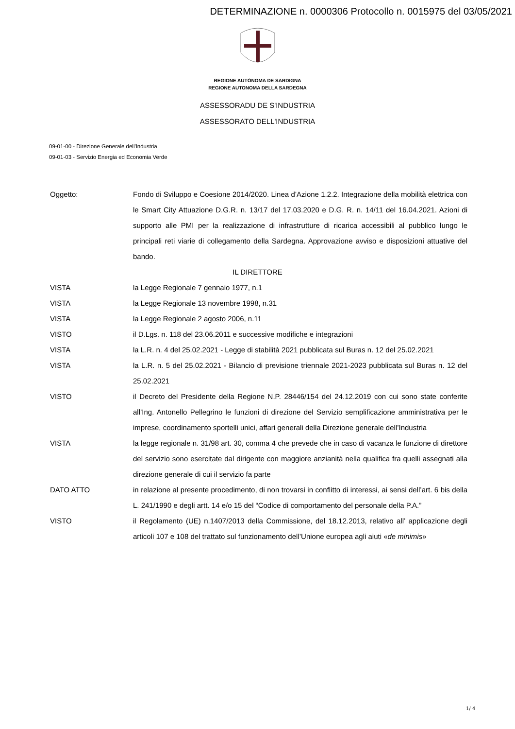DETERMINAZIONE n. 0000306 Protocollo n. 0015975 del 03/05/2021
REGIONE AUTÒNOMA DE SARDIGNA
REGIONE AUTONOMA DELLA SARDEGNA
ASSESSORADU DE S'INDUSTRIA
ASSESSORATO DELL'INDUSTRIA
09-01-00 - Direzione Generale dell'Industria
09-01-03 - Servizio Energia ed Economia Verde
Oggetto: Fondo di Sviluppo e Coesione 2014/2020. Linea d’Azione 1.2.2. Integrazione della mobilità elettrica con le Smart City Attuazione D.G.R. n. 13/17 del 17.03.2020 e D.G. R. n. 14/11 del 16.04.2021. Azioni di supporto alle PMI per la realizzazione di infrastrutture di ricarica accessibili al pubblico lungo le principali reti viarie di collegamento della Sardegna. Approvazione avviso e disposizioni attuative del bando.
IL DIRETTORE
VISTA la Legge Regionale 7 gennaio 1977, n.1
VISTA la Legge Regionale 13 novembre 1998, n.31
VISTA la Legge Regionale 2 agosto 2006, n.11
VISTO il D.Lgs. n. 118 del 23.06.2011 e successive modifiche e integrazioni
VISTA la L.R. n. 4 del 25.02.2021 - Legge di stabilità 2021 pubblicata sul Buras n. 12 del 25.02.2021
VISTA la L.R. n. 5 del 25.02.2021 - Bilancio di previsione triennale 2021-2023 pubblicata sul Buras n. 12 del 25.02.2021
VISTO il Decreto del Presidente della Regione N.P. 28446/154 del 24.12.2019 con cui sono state conferite all’Ing. Antonello Pellegrino le funzioni di direzione del Servizio semplificazione amministrativa per le imprese, coordinamento sportelli unici, affari generali della Direzione generale dell’Industria
VISTA la legge regionale n. 31/98 art. 30, comma 4 che prevede che in caso di vacanza le funzione di direttore del servizio sono esercitate dal dirigente con maggiore anzianità nella qualifica fra quelli assegnati alla direzione generale di cui il servizio fa parte
DATO ATTO in relazione al presente procedimento, di non trovarsi in conflitto di interessi, ai sensi dell’art. 6 bis della L. 241/1990 e degli artt. 14 e/o 15 del “Codice di comportamento del personale della P.A.”
VISTO il Regolamento (UE) n.1407/2013 della Commissione, del 18.12.2013, relativo all’ applicazione degli articoli 107 e 108 del trattato sul funzionamento dell’Unione europea agli aiuti «de minimis»
1/ 4